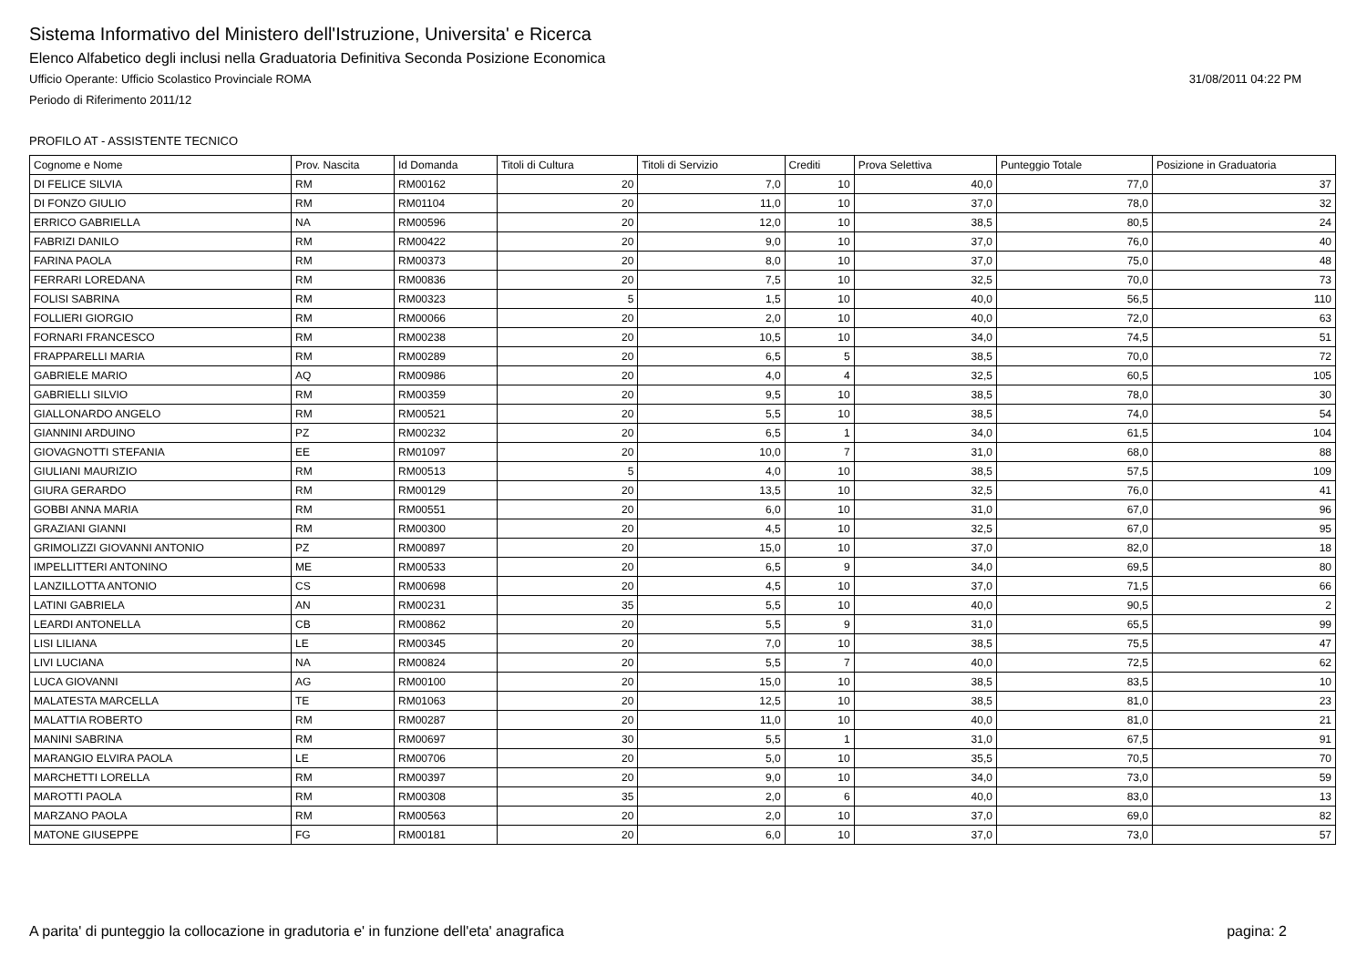Sistema Informativo del Ministero dell'Istruzione, Universita' e Ricerca
Elenco Alfabetico degli inclusi nella Graduatoria Definitiva Seconda Posizione Economica
Ufficio Operante: Ufficio Scolastico Provinciale ROMA 31/08/2011 04:22 PM
Periodo di Riferimento 2011/12
PROFILO AT - ASSISTENTE TECNICO
| Cognome e Nome | Prov. Nascita | Id Domanda | Titoli di Cultura | Titoli di Servizio | Crediti | Prova Selettiva | Punteggio Totale | Posizione in Graduatoria |
| --- | --- | --- | --- | --- | --- | --- | --- | --- |
| DI FELICE SILVIA | RM | RM00162 | 20 | 7,0 | 10 | 40,0 | 77,0 | 37 |
| DI FONZO GIULIO | RM | RM01104 | 20 | 11,0 | 10 | 37,0 | 78,0 | 32 |
| ERRICO GABRIELLA | NA | RM00596 | 20 | 12,0 | 10 | 38,5 | 80,5 | 24 |
| FABRIZI DANILO | RM | RM00422 | 20 | 9,0 | 10 | 37,0 | 76,0 | 40 |
| FARINA PAOLA | RM | RM00373 | 20 | 8,0 | 10 | 37,0 | 75,0 | 48 |
| FERRARI LOREDANA | RM | RM00836 | 20 | 7,5 | 10 | 32,5 | 70,0 | 73 |
| FOLISI SABRINA | RM | RM00323 | 5 | 1,5 | 10 | 40,0 | 56,5 | 110 |
| FOLLIERI GIORGIO | RM | RM00066 | 20 | 2,0 | 10 | 40,0 | 72,0 | 63 |
| FORNARI FRANCESCO | RM | RM00238 | 20 | 10,5 | 10 | 34,0 | 74,5 | 51 |
| FRAPPARELLI MARIA | RM | RM00289 | 20 | 6,5 | 5 | 38,5 | 70,0 | 72 |
| GABRIELE MARIO | AQ | RM00986 | 20 | 4,0 | 4 | 32,5 | 60,5 | 105 |
| GABRIELLI SILVIO | RM | RM00359 | 20 | 9,5 | 10 | 38,5 | 78,0 | 30 |
| GIALLONARDO ANGELO | RM | RM00521 | 20 | 5,5 | 10 | 38,5 | 74,0 | 54 |
| GIANNINI ARDUINO | PZ | RM00232 | 20 | 6,5 | 1 | 34,0 | 61,5 | 104 |
| GIOVAGNOTTI STEFANIA | EE | RM01097 | 20 | 10,0 | 7 | 31,0 | 68,0 | 88 |
| GIULIANI MAURIZIO | RM | RM00513 | 5 | 4,0 | 10 | 38,5 | 57,5 | 109 |
| GIURA GERARDO | RM | RM00129 | 20 | 13,5 | 10 | 32,5 | 76,0 | 41 |
| GOBBI ANNA MARIA | RM | RM00551 | 20 | 6,0 | 10 | 31,0 | 67,0 | 96 |
| GRAZIANI GIANNI | RM | RM00300 | 20 | 4,5 | 10 | 32,5 | 67,0 | 95 |
| GRIMOLIZZI GIOVANNI ANTONIO | PZ | RM00897 | 20 | 15,0 | 10 | 37,0 | 82,0 | 18 |
| IMPELLITTERI ANTONINO | ME | RM00533 | 20 | 6,5 | 9 | 34,0 | 69,5 | 80 |
| LANZILLOTTA ANTONIO | CS | RM00698 | 20 | 4,5 | 10 | 37,0 | 71,5 | 66 |
| LATINI GABRIELA | AN | RM00231 | 35 | 5,5 | 10 | 40,0 | 90,5 | 2 |
| LEARDI ANTONELLA | CB | RM00862 | 20 | 5,5 | 9 | 31,0 | 65,5 | 99 |
| LISI LILIANA | LE | RM00345 | 20 | 7,0 | 10 | 38,5 | 75,5 | 47 |
| LIVI LUCIANA | NA | RM00824 | 20 | 5,5 | 7 | 40,0 | 72,5 | 62 |
| LUCA GIOVANNI | AG | RM00100 | 20 | 15,0 | 10 | 38,5 | 83,5 | 10 |
| MALATESTA MARCELLA | TE | RM01063 | 20 | 12,5 | 10 | 38,5 | 81,0 | 23 |
| MALATTIA ROBERTO | RM | RM00287 | 20 | 11,0 | 10 | 40,0 | 81,0 | 21 |
| MANINI SABRINA | RM | RM00697 | 30 | 5,5 | 1 | 31,0 | 67,5 | 91 |
| MARANGIO ELVIRA PAOLA | LE | RM00706 | 20 | 5,0 | 10 | 35,5 | 70,5 | 70 |
| MARCHETTI LORELLA | RM | RM00397 | 20 | 9,0 | 10 | 34,0 | 73,0 | 59 |
| MAROTTI PAOLA | RM | RM00308 | 35 | 2,0 | 6 | 40,0 | 83,0 | 13 |
| MARZANO PAOLA | RM | RM00563 | 20 | 2,0 | 10 | 37,0 | 69,0 | 82 |
| MATONE GIUSEPPE | FG | RM00181 | 20 | 6,0 | 10 | 37,0 | 73,0 | 57 |
A parita' di punteggio la collocazione in gradutoria e' in funzione dell'eta' anagrafica pagina: 2